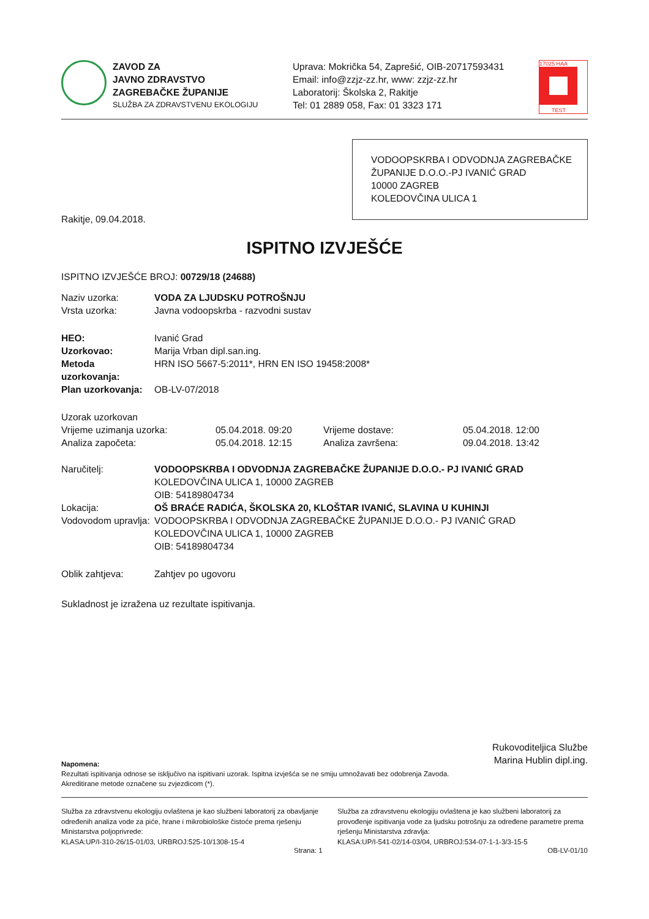ZAVOD ZA
JAVNO ZDRAVSTVO
ZAGREBAČKE ŽUPANIJE
SLUŽBA ZA ZDRAVSTVENU EKOLOGIJU
Uprava: Mokrička 54, Zaprešić, OIB-20717593431
Email: info@zzjz-zz.hr, www: zzjz-zz.hr
Laboratorij: Školska 2, Rakitje
Tel: 01 2889 058, Fax: 01 3323 171
17025 HAA
TEST
VODOOPSKRBA I ODVODNJA ZAGREBAČKE ŽUPANIJE D.O.O.-PJ IVANIĆ GRAD
10000 ZAGREB
KOLEDOVČINA ULICA 1
Rakitje, 09.04.2018.
ISPITNO IZVJEŠĆE
ISPITNO IZVJEŠĆE BROJ: 00729/18 (24688)
Naziv uzorka: VODA ZA LJUDSKU POTROŠNJU
Vrsta uzorka:
Javna vodoopskrba - razvodni sustav
HEO: Ivanić Grad
Uzorkovao: Marija Vrban dipl.san.ing.
Metoda uzorkovanja: HRN ISO 5667-5:2011*, HRN EN ISO 19458:2008*
Plan uzorkovanja: OB-LV-07/2018
Uzorak uzorkovan
Vrijeme uzimanja uzorka:
05.04.2018. 09:20
Vrijeme dostave:
05.04.2018. 12:00
Analiza započeta:
05.04.2018. 12:15
Analiza završena:
09.04.2018. 13:42
Naručitelj: VODOOPSKRBA I ODVODNJA ZAGREBAČKE ŽUPANIJE D.O.O.- PJ IVANIĆ GRAD
KOLEDOVČINA ULICA 1, 10000 ZAGREB
OIB: 54189804734
Lokacija: OŠ BRAĆE RADIĆA, ŠKOLSKA 20, KLOŠTAR IVANIĆ, SLAVINA U KUHINJI
Vodovodom upravlja:
VODOOPSKRBA I ODVODNJA ZAGREBAČKE ŽUPANIJE D.O.O.- PJ IVANIĆ GRAD
KOLEDOVČINA ULICA 1, 10000 ZAGREB
OIB: 54189804734
Oblik zahtjeva:
Zahtjev po ugovoru
Sukladnost je izražena uz rezultate ispitivanja.
Rukovoditeljica Službe
Marina Hublin dipl.ing.
Napomena:
Rezultati ispitivanja odnose se isključivo na ispitivani uzorak. Ispitna izvješća se ne smiju umnožavati bez odobrenja Zavoda.
Akreditirane metode označene su zvjezdicom (*).
Služba za zdravstvenu ekologiju ovlaštena je kao službeni laboratorij za obavljanje određenih analiza vode za piće, hrane i mikrobiološke čistoće prema rješenju Ministarstva poljoprivrede:
KLASA:UP/I-310-26/15-01/03, URBROJ:525-10/1308-15-4
Služba za zdravstvenu ekologiju ovlaštena je kao službeni laboratorij za provođenje ispitivanja vode za ljudsku potrošnju za određene parametre prema rješenju Ministarstva zdravlja:
KLASA:UP/I-541-02/14-03/04, URBROJ:534-07-1-1-3/3-15-5
Strana: 1 OB-LV-01/10